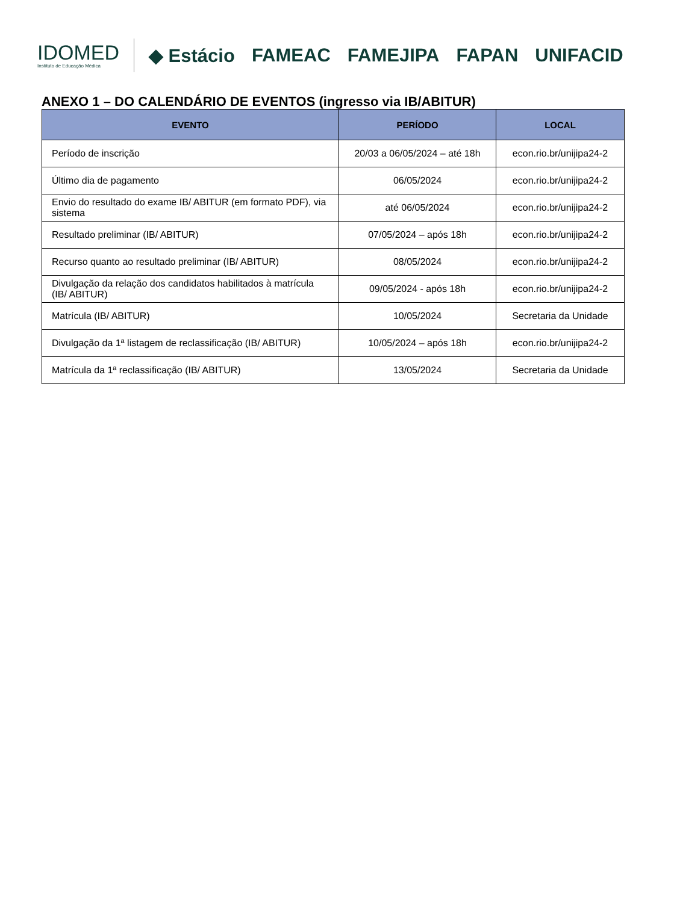IDOMED
Instituto de Educação Médica
◆ Estácio FAMEAC FAMEJIPA FAPAN UNIFACID
ANEXO 1 – DO CALENDÁRIO DE EVENTOS (ingresso via IB/ABITUR)
| EVENTO | PERÍODO | LOCAL |
| --- | --- | --- |
| Período de inscrição | 20/03 a 06/05/2024 – até 18h | econ.rio.br/unijipa24-2 |
| Último dia de pagamento | 06/05/2024 | econ.rio.br/unijipa24-2 |
| Envio do resultado do exame IB/ ABITUR (em formato PDF), via sistema | até 06/05/2024 | econ.rio.br/unijipa24-2 |
| Resultado preliminar (IB/ ABITUR) | 07/05/2024 – após 18h | econ.rio.br/unijipa24-2 |
| Recurso quanto ao resultado preliminar (IB/ ABITUR) | 08/05/2024 | econ.rio.br/unijipa24-2 |
| Divulgação da relação dos candidatos habilitados à matrícula (IB/ ABITUR) | 09/05/2024 - após 18h | econ.rio.br/unijipa24-2 |
| Matrícula (IB/ ABITUR) | 10/05/2024 | Secretaria da Unidade |
| Divulgação da 1ª listagem de reclassificação (IB/ ABITUR) | 10/05/2024 – após 18h | econ.rio.br/unijipa24-2 |
| Matrícula da 1ª reclassificação (IB/ ABITUR) | 13/05/2024 | Secretaria da Unidade |